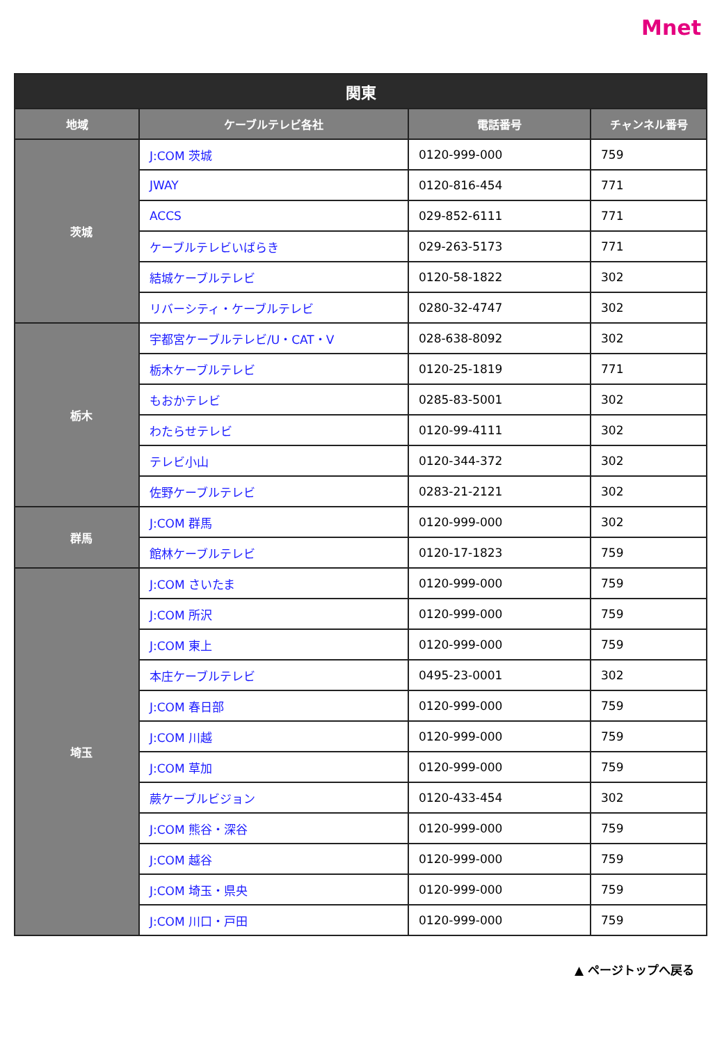Mnet
| 関東 | | | |
| --- | --- | --- | --- |
| 地域 | ケーブルテレビ各社 | 電話番号 | チャンネル番号 |
| 茨城 | J:COM 茨城 | 0120-999-000 | 759 |
| | JWAY | 0120-816-454 | 771 |
| | ACCS | 029-852-6111 | 771 |
| | ケーブルテレビいばらき | 029-263-5173 | 771 |
| | 結城ケーブルテレビ | 0120-58-1822 | 302 |
| | リバーシティ・ケーブルテレビ | 0280-32-4747 | 302 |
| 栃木 | 宇都宮ケーブルテレビ/U・CAT・V | 028-638-8092 | 302 |
| | 栃木ケーブルテレビ | 0120-25-1819 | 771 |
| | もおかテレビ | 0285-83-5001 | 302 |
| | わたらせテレビ | 0120-99-4111 | 302 |
| | テレビ小山 | 0120-344-372 | 302 |
| | 佐野ケーブルテレビ | 0283-21-2121 | 302 |
| 群馬 | J:COM 群馬 | 0120-999-000 | 302 |
| | 館林ケーブルテレビ | 0120-17-1823 | 759 |
| 埼玉 | J:COM さいたま | 0120-999-000 | 759 |
| | J:COM 所沢 | 0120-999-000 | 759 |
| | J:COM 東上 | 0120-999-000 | 759 |
| | 本庄ケーブルテレビ | 0495-23-0001 | 302 |
| | J:COM 春日部 | 0120-999-000 | 759 |
| | J:COM 川越 | 0120-999-000 | 759 |
| | J:COM 草加 | 0120-999-000 | 759 |
| | 蕨ケーブルビジョン | 0120-433-454 | 302 |
| | J:COM 熊谷・深谷 | 0120-999-000 | 759 |
| | J:COM 越谷 | 0120-999-000 | 759 |
| | J:COM 埼玉・県央 | 0120-999-000 | 759 |
| | J:COM 川口・戸田 | 0120-999-000 | 759 |
▲ ページトップへ戻る